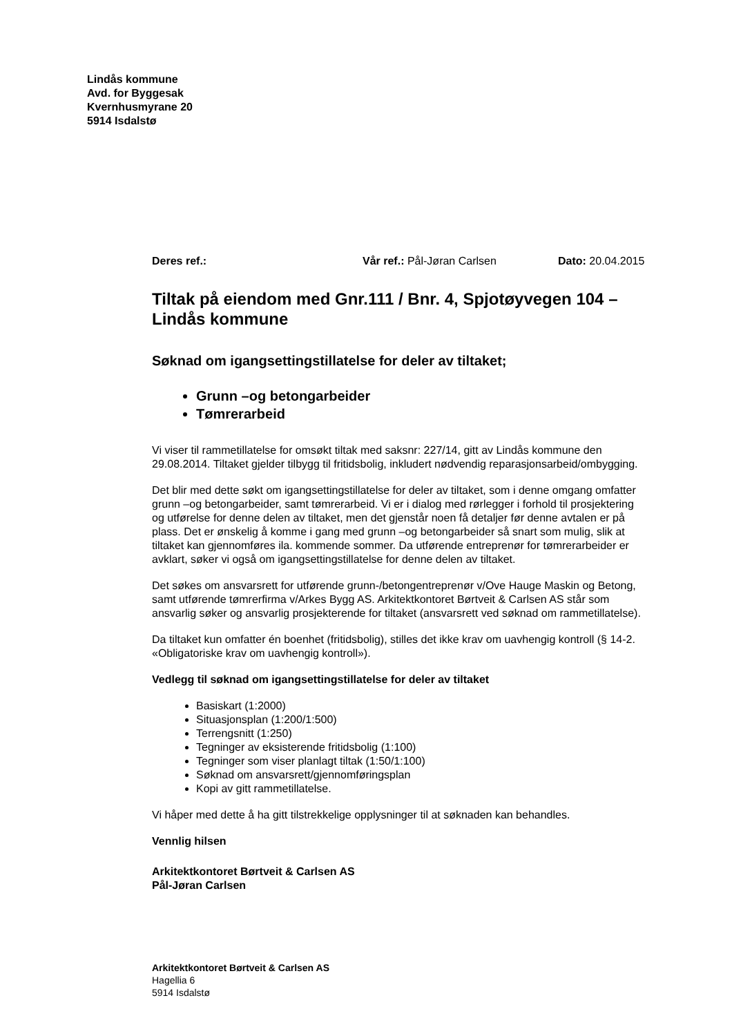Lindås kommune
Avd. for Byggesak
Kvernhusmyrane 20
5914 Isdalstø
Deres ref.: Vår ref.: Pål-Jøran Carlsen Dato: 20.04.2015
Tiltak på eiendom med Gnr.111 / Bnr. 4, Spjotøyvegen 104 – Lindås kommune
Søknad om igangsettingstillatelse for deler av tiltaket;
Grunn –og betongarbeider
Tømrerarbeid
Vi viser til rammetillatelse for omsøkt tiltak med saksnr: 227/14, gitt av Lindås kommune den 29.08.2014. Tiltaket gjelder tilbygg til fritidsbolig, inkludert nødvendig reparasjonsarbeid/ombygging.
Det blir med dette søkt om igangsettingstillatelse for deler av tiltaket, som i denne omgang omfatter grunn –og betongarbeider, samt tømrerarbeid. Vi er i dialog med rørlegger i forhold til prosjektering og utførelse for denne delen av tiltaket, men det gjenstår noen få detaljer før denne avtalen er på plass. Det er ønskelig å komme i gang med grunn –og betongarbeider så snart som mulig, slik at tiltaket kan gjennomføres ila. kommende sommer. Da utførende entreprenør for tømrerarbeider er avklart, søker vi også om igangsettingstillatelse for denne delen av tiltaket.
Det søkes om ansvarsrett for utførende grunn-/betongentreprenør v/Ove Hauge Maskin og Betong, samt utførende tømrerfirma v/Arkes Bygg AS. Arkitektkontoret Børtveit & Carlsen AS står som ansvarlig søker og ansvarlig prosjekterende for tiltaket (ansvarsrett ved søknad om rammetillatelse).
Da tiltaket kun omfatter én boenhet (fritidsbolig), stilles det ikke krav om uavhengig kontroll (§ 14-2. «Obligatoriske krav om uavhengig kontroll»).
Vedlegg til søknad om igangsettingstillatelse for deler av tiltaket
Basiskart (1:2000)
Situasjonsplan (1:200/1:500)
Terrengsnitt (1:250)
Tegninger av eksisterende fritidsbolig (1:100)
Tegninger som viser planlagt tiltak (1:50/1:100)
Søknad om ansvarsrett/gjennomføringsplan
Kopi av gitt rammetillatelse.
Vi håper med dette å ha gitt tilstrekkelige opplysninger til at søknaden kan behandles.
Vennlig hilsen
Arkitektkontoret Børtveit & Carlsen AS
Pål-Jøran Carlsen
Arkitektkontoret Børtveit & Carlsen AS
Hagellia 6
5914 Isdalstø